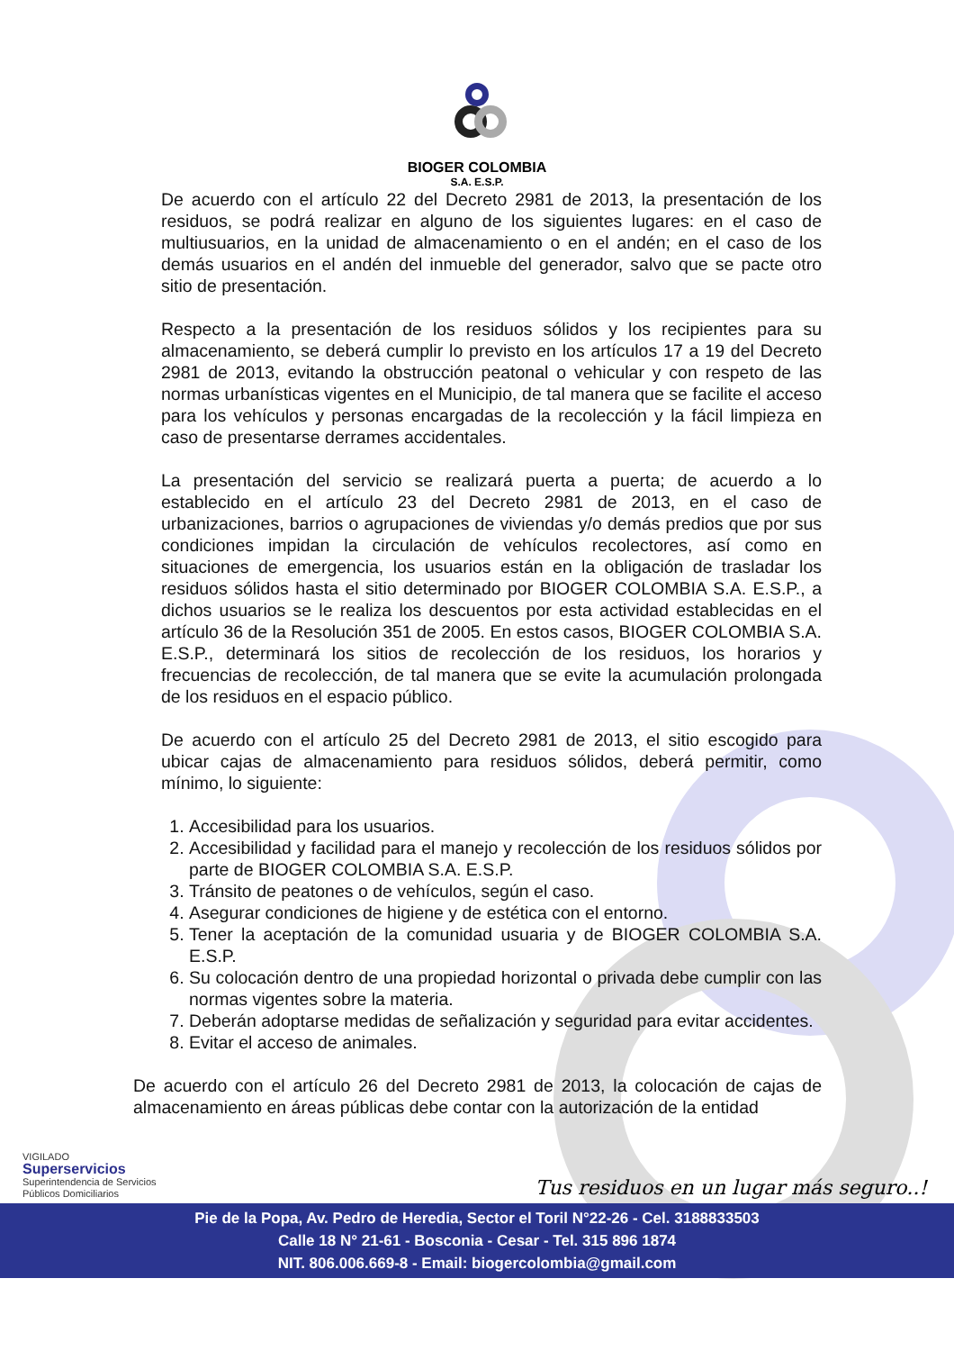BIOGER COLOMBIA
S.A. E.S.P.
De acuerdo con el artículo 22 del Decreto 2981 de 2013, la presentación de los residuos, se podrá realizar en alguno de los siguientes lugares: en el caso de multiusuarios, en la unidad de almacenamiento o en el andén; en el caso de los demás usuarios en el andén del inmueble del generador, salvo que se pacte otro sitio de presentación.
Respecto a la presentación de los residuos sólidos y los recipientes para su almacenamiento, se deberá cumplir lo previsto en los artículos 17 a 19 del Decreto 2981 de 2013, evitando la obstrucción peatonal o vehicular y con respeto de las normas urbanísticas vigentes en el Municipio, de tal manera que se facilite el acceso para los vehículos y personas encargadas de la recolección y la fácil limpieza en caso de presentarse derrames accidentales.
La presentación del servicio se realizará puerta a puerta; de acuerdo a lo establecido en el artículo 23 del Decreto 2981 de 2013, en el caso de urbanizaciones, barrios o agrupaciones de viviendas y/o demás predios que por sus condiciones impidan la circulación de vehículos recolectores, así como en situaciones de emergencia, los usuarios están en la obligación de trasladar los residuos sólidos hasta el sitio determinado por BIOGER COLOMBIA S.A. E.S.P., a dichos usuarios se le realiza los descuentos por esta actividad establecidas en el artículo 36 de la Resolución 351 de 2005. En estos casos, BIOGER COLOMBIA S.A. E.S.P., determinará los sitios de recolección de los residuos, los horarios y frecuencias de recolección, de tal manera que se evite la acumulación prolongada de los residuos en el espacio público.
De acuerdo con el artículo 25 del Decreto 2981 de 2013, el sitio escogido para ubicar cajas de almacenamiento para residuos sólidos, deberá permitir, como mínimo, lo siguiente:
1. Accesibilidad para los usuarios.
2. Accesibilidad y facilidad para el manejo y recolección de los residuos sólidos por parte de BIOGER COLOMBIA S.A. E.S.P.
3. Tránsito de peatones o de vehículos, según el caso.
4. Asegurar condiciones de higiene y de estética con el entorno.
5. Tener la aceptación de la comunidad usuaria y de BIOGER COLOMBIA S.A. E.S.P.
6. Su colocación dentro de una propiedad horizontal o privada debe cumplir con las normas vigentes sobre la materia.
7. Deberán adoptarse medidas de señalización y seguridad para evitar accidentes.
8. Evitar el acceso de animales.
De acuerdo con el artículo 26 del Decreto 2981 de 2013, la colocación de cajas de almacenamiento en áreas públicas debe contar con la autorización de la entidad
VIGILADO
Superservicios
Superintendencia de Servicios
Públicos Domiciliarios
Tus residuos en un lugar más seguro..!
Pie de la Popa, Av. Pedro de Heredia, Sector el Toril N°22-26 - Cel. 3188833503
Calle 18 N° 21-61 - Bosconia - Cesar - Tel. 315 896 1874
NIT. 806.006.669-8 - Email: biogercolombia@gmail.com